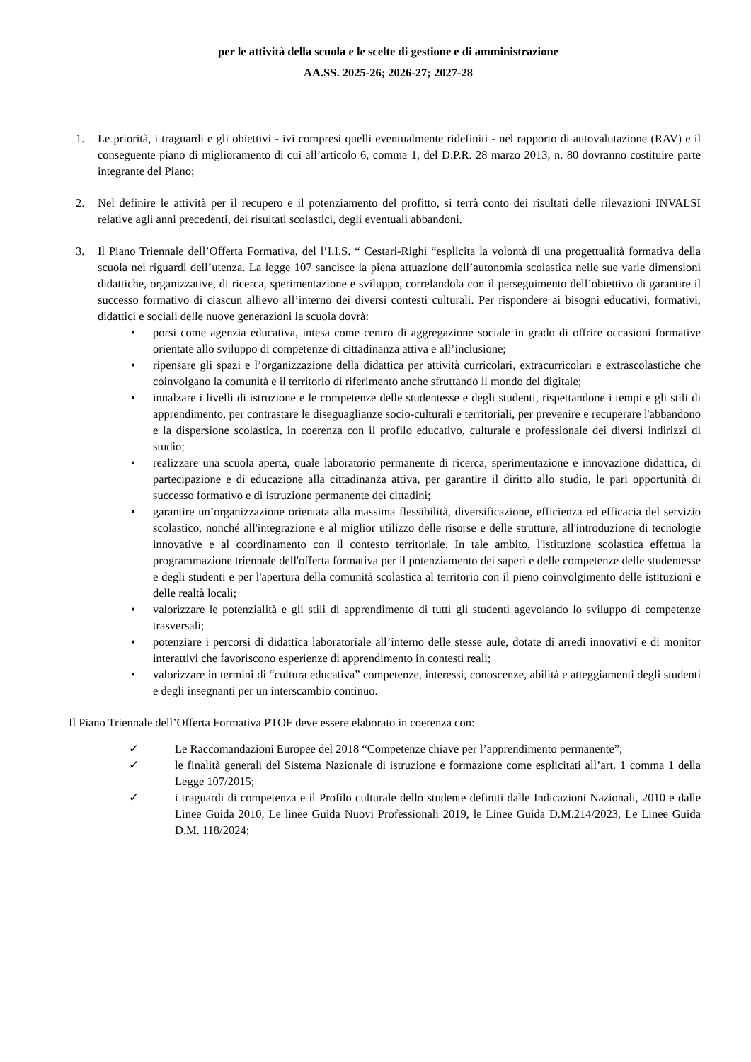per le attività della scuola e le scelte di gestione e di amministrazione
AA.SS. 2025-26; 2026-27; 2027-28
1. Le priorità, i traguardi e gli obiettivi - ivi compresi quelli eventualmente ridefiniti - nel rapporto di autovalutazione (RAV) e il conseguente piano di miglioramento di cui all’articolo 6, comma 1, del D.P.R. 28 marzo 2013, n. 80 dovranno costituire parte integrante del Piano;
2. Nel definire le attività per il recupero e il potenziamento del profitto, si terrà conto dei risultati delle rilevazioni INVALSI relative agli anni precedenti, dei risultati scolastici, degli eventuali abbandoni.
3. Il Piano Triennale dell’Offerta Formativa, del l’I.I.S. “ Cestari-Righi “esplicita la volontà di una progettualità formativa della scuola nei riguardi dell’utenza. La legge 107 sancisce la piena attuazione dell’autonomia scolastica nelle sue varie dimensioni didattiche, organizzative, di ricerca, sperimentazione e sviluppo, correlandola con il perseguimento dell’obiettivo di garantire il successo formativo di ciascun allievo all’interno dei diversi contesti culturali. Per rispondere ai bisogni educativi, formativi, didattici e sociali delle nuove generazioni la scuola dovrà:
• porsi come agenzia educativa, intesa come centro di aggregazione sociale in grado di offrire occasioni formative orientate allo sviluppo di competenze di cittadinanza attiva e all’inclusione;
• ripensare gli spazi e l’organizzazione della didattica per attività curricolari, extracurricolari e extrascolastiche che coinvolgano la comunità e il territorio di riferimento anche sfruttando il mondo del digitale;
• innalzare i livelli di istruzione e le competenze delle studentesse e degli studenti, rispettandone i tempi e gli stili di apprendimento, per contrastare le diseguaglianze socio-culturali e territoriali, per prevenire e recuperare l'abbandono e la dispersione scolastica, in coerenza con il profilo educativo, culturale e professionale dei diversi indirizzi di studio;
• realizzare una scuola aperta, quale laboratorio permanente di ricerca, sperimentazione e innovazione didattica, di partecipazione e di educazione alla cittadinanza attiva, per garantire il diritto allo studio, le pari opportunità di successo formativo e di istruzione permanente dei cittadini;
• garantire un’organizzazione orientata alla massima flessibilità, diversificazione, efficienza ed efficacia del servizio scolastico, nonché all'integrazione e al miglior utilizzo delle risorse e delle strutture, all'introduzione di tecnologie innovative e al coordinamento con il contesto territoriale. In tale ambito, l'istituzione scolastica effettua la programmazione triennale dell'offerta formativa per il potenziamento dei saperi e delle competenze delle studentesse e degli studenti e per l'apertura della comunità scolastica al territorio con il pieno coinvolgimento delle istituzioni e delle realtà locali;
• valorizzare le potenzialità e gli stili di apprendimento di tutti gli studenti agevolando lo sviluppo di competenze trasversali;
• potenziare i percorsi di didattica laboratoriale all’interno delle stesse aule, dotate di arredi innovativi e di monitor interattivi che favoriscono esperienze di apprendimento in contesti reali;
• valorizzare in termini di “cultura educativa” competenze, interessi, conoscenze, abilità e atteggiamenti degli studenti e degli insegnanti per un interscambio continuo.
Il Piano Triennale dell’Offerta Formativa PTOF deve essere elaborato in coerenza con:
✓ Le Raccomandazioni Europee del 2018 “Competenze chiave per l’apprendimento permanente”;
✓ le finalità generali del Sistema Nazionale di istruzione e formazione come esplicitati all’art. 1 comma 1 della Legge 107/2015;
✓ i traguardi di competenza e il Profilo culturale dello studente definiti dalle Indicazioni Nazionali, 2010 e dalle Linee Guida 2010, Le linee Guida Nuovi Professionali 2019, le Linee Guida D.M.214/2023, Le Linee Guida D.M. 118/2024;